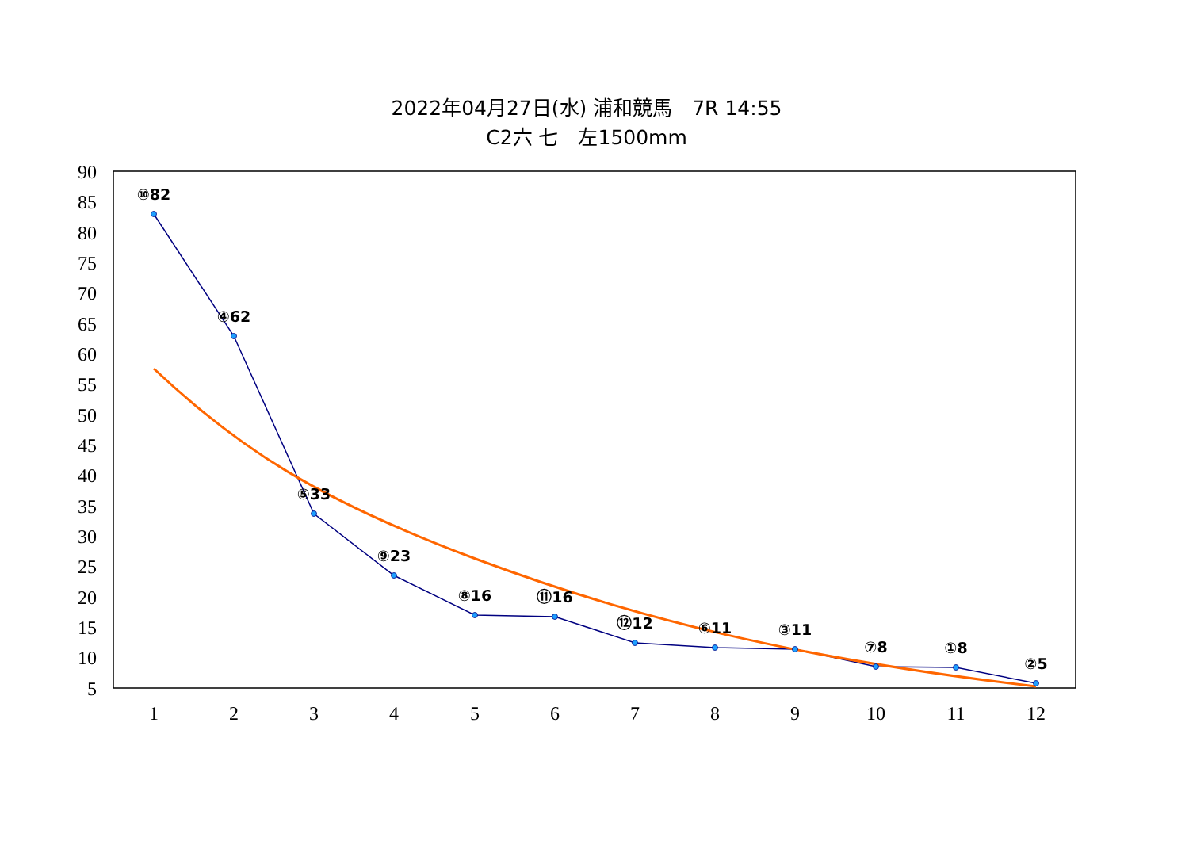2022年04月27日(水) 浦和競馬　7R 14:55
C2六 七　左1500mm
90
85
80
75
70
65
60
55
50
45
40
35
30
25
20
15
10
5
1
2
3
4
5
6
7
8
9
10
11
12
⑩82
④62
⑤33
⑨23
⑧16
⑪16
⑫12
⑥11
③11
⑦8
①8
②5